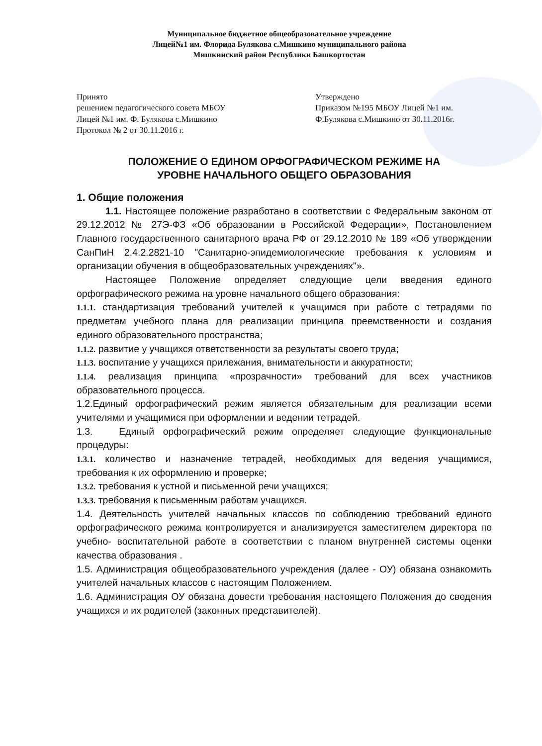Муниципальное бюджетное общеобразовательное учреждение
Лицей№1 им. Флорида Булякова с.Мишкино муниципального района
Мишкинский район Республики Башкортостан
Принято
решением педагогического совета МБОУ
Лицей №1 им. Ф. Булякова с.Мишкино
Протокол № 2 от 30.11.2016 г.
Утверждено
Приказом №195 МБОУ Лицей №1 им.
Ф.Булякова с.Мишкино от 30.11.2016г.
ПОЛОЖЕНИЕ О ЕДИНОМ ОРФОГРАФИЧЕСКОМ РЕЖИМЕ НА
УРОВНЕ НАЧАЛЬНОГО ОБЩЕГО ОБРАЗОВАНИЯ
1. Общие положения
1.1. Настоящее положение разработано в соответствии с Федеральным законом от 29.12.2012 № 27Э-ФЗ «Об образовании в Российской Федерации», Постановлением Главного государственного санитарного врача РФ от 29.12.2010 № 189 «Об утверждении СанПиН 2.4.2.2821-10 "Санитарно-эпидемиологические требования к условиям и организации обучения в общеобразовательных учреждениях"».
Настоящее Положение определяет следующие цели введения единого орфографического режима на уровне начального общего образования:
1.1.1. стандартизация требований учителей к учащимся при работе с тетрадями по предметам учебного плана для реализации принципа преемственности и создания единого образовательного пространства;
1.1.2. развитие у учащихся ответственности за результаты своего труда;
1.1.3. воспитание у учащихся прилежания, внимательности и аккуратности;
1.1.4. реализация принципа «прозрачности» требований для всех участников образовательного процесса.
1.2.Единый орфографический режим является обязательным для реализации всеми учителями и учащимися при оформлении и ведении тетрадей.
1.3. Единый орфографический режим определяет следующие функциональные процедуры:
1.3.1. количество и назначение тетрадей, необходимых для ведения учащимися, требования к их оформлению и проверке;
1.3.2. требования к устной и письменной речи учащихся;
1.3.3. требования к письменным работам учащихся.
1.4. Деятельность учителей начальных классов по соблюдению требований единого орфографического режима контролируется и анализируется заместителем директора по учебно- воспитательной работе в соответствии с планом внутренней системы оценки качества образования .
1.5. Администрация общеобразовательного учреждения (далее - ОУ) обязана ознакомить учителей начальных классов с настоящим Положением.
1.6. Администрация ОУ обязана довести требования настоящего Положения до сведения учащихся и их родителей (законных представителей).